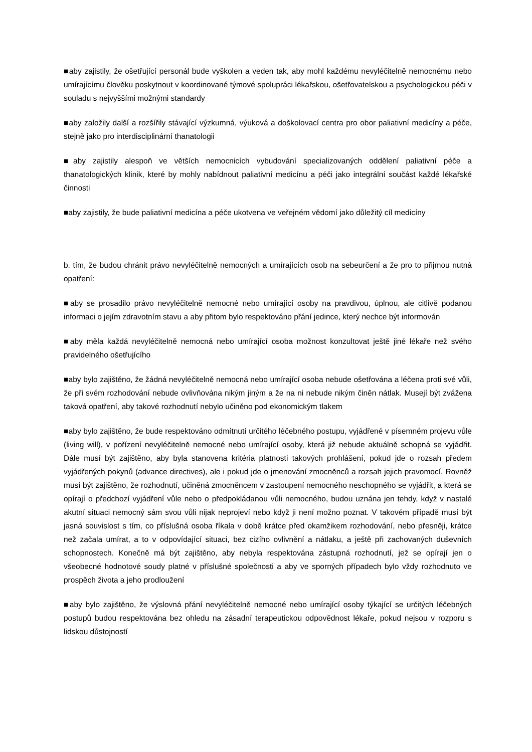■aby zajistily, že ošetřující personál bude vyškolen a veden tak, aby mohl každému nevyléčitelně nemocnému nebo umírajícímu člověku poskytnout v koordinované týmové spolupráci lékařskou, ošetřovatelskou a psychologickou péči v souladu s nejvyššími možnými standardy
■aby založily další a rozšířily stávající výzkumná, výuková a doškolovací centra pro obor paliativní medicíny a péče, stejně jako pro interdisciplinární thanatologii
■aby zajistily alespoň ve větších nemocnicích vybudování specializovaných oddělení paliativní péče a thanatologických klinik, které by mohly nabídnout paliativní medicínu a péči jako integrální součást každé lékařské činnosti
■aby zajistily, že bude paliativní medicína a péče ukotvena ve veřejném vědomí jako důležitý cíl medicíny
b. tím, že budou chránit právo nevyléčitelně nemocných a umírajících osob na sebeurčení a že pro to přijmou nutná opatření:
■aby se prosadilo právo nevyléčitelně nemocné nebo umírající osoby na pravdivou, úplnou, ale citlivě podanou informaci o jejím zdravotním stavu a aby přitom bylo respektováno přání jedince, který nechce být informován
■aby měla každá nevyléčitelně nemocná nebo umírající osoba možnost konzultovat ještě jiné lékaře než svého pravidelného ošetřujícího
■aby bylo zajištěno, že žádná nevyléčitelně nemocná nebo umírající osoba nebude ošetřována a léčena proti své vůli, že při svém rozhodování nebude ovlivňována nikým jiným a že na ni nebude nikým činěn nátlak. Musejí být zvážena taková opatření, aby takové rozhodnutí nebylo učiněno pod ekonomickým tlakem
■aby bylo zajištěno, že bude respektováno odmítnutí určitého léčebného postupu, vyjádřené v písemném projevu vůle (living will), v pořízení nevyléčitelně nemocné nebo umírající osoby, která již nebude aktuálně schopná se vyjádřit. Dále musí být zajištěno, aby byla stanovena kritéria platnosti takových prohlášení, pokud jde o rozsah předem vyjádřených pokynů (advance directives), ale i pokud jde o jmenování zmocněnců a rozsah jejich pravomocí. Rovněž musí být zajištěno, že rozhodnutí, učiněná zmocněncem v zastoupení nemocného neschopného se vyjádřit, a která se opírají o předchozí vyjádření vůle nebo o předpokládanou vůli nemocného, budou uznána jen tehdy, když v nastalé akutní situaci nemocný sám svou vůli nijak neprojeví nebo když ji není možno poznat. V takovém případě musí být jasná souvislost s tím, co příslušná osoba říkala v době krátce před okamžikem rozhodování, nebo přesněji, krátce než začala umírat, a to v odpovídající situaci, bez cizího ovlivnění a nátlaku, a ještě při zachovaných duševních schopnostech. Konečně má být zajištěno, aby nebyla respektována zástupná rozhodnutí, jež se opírají jen o všeobecné hodnotové soudy platné v příslušné společnosti a aby ve sporných případech bylo vždy rozhodnuto ve prospěch života a jeho prodloužení
■aby bylo zajištěno, že výslovná přání nevyléčitelně nemocné nebo umírající osoby týkající se určitých léčebných postupů budou respektována bez ohledu na zásadní terapeutickou odpovědnost lékaře, pokud nejsou v rozporu s lidskou důstojností